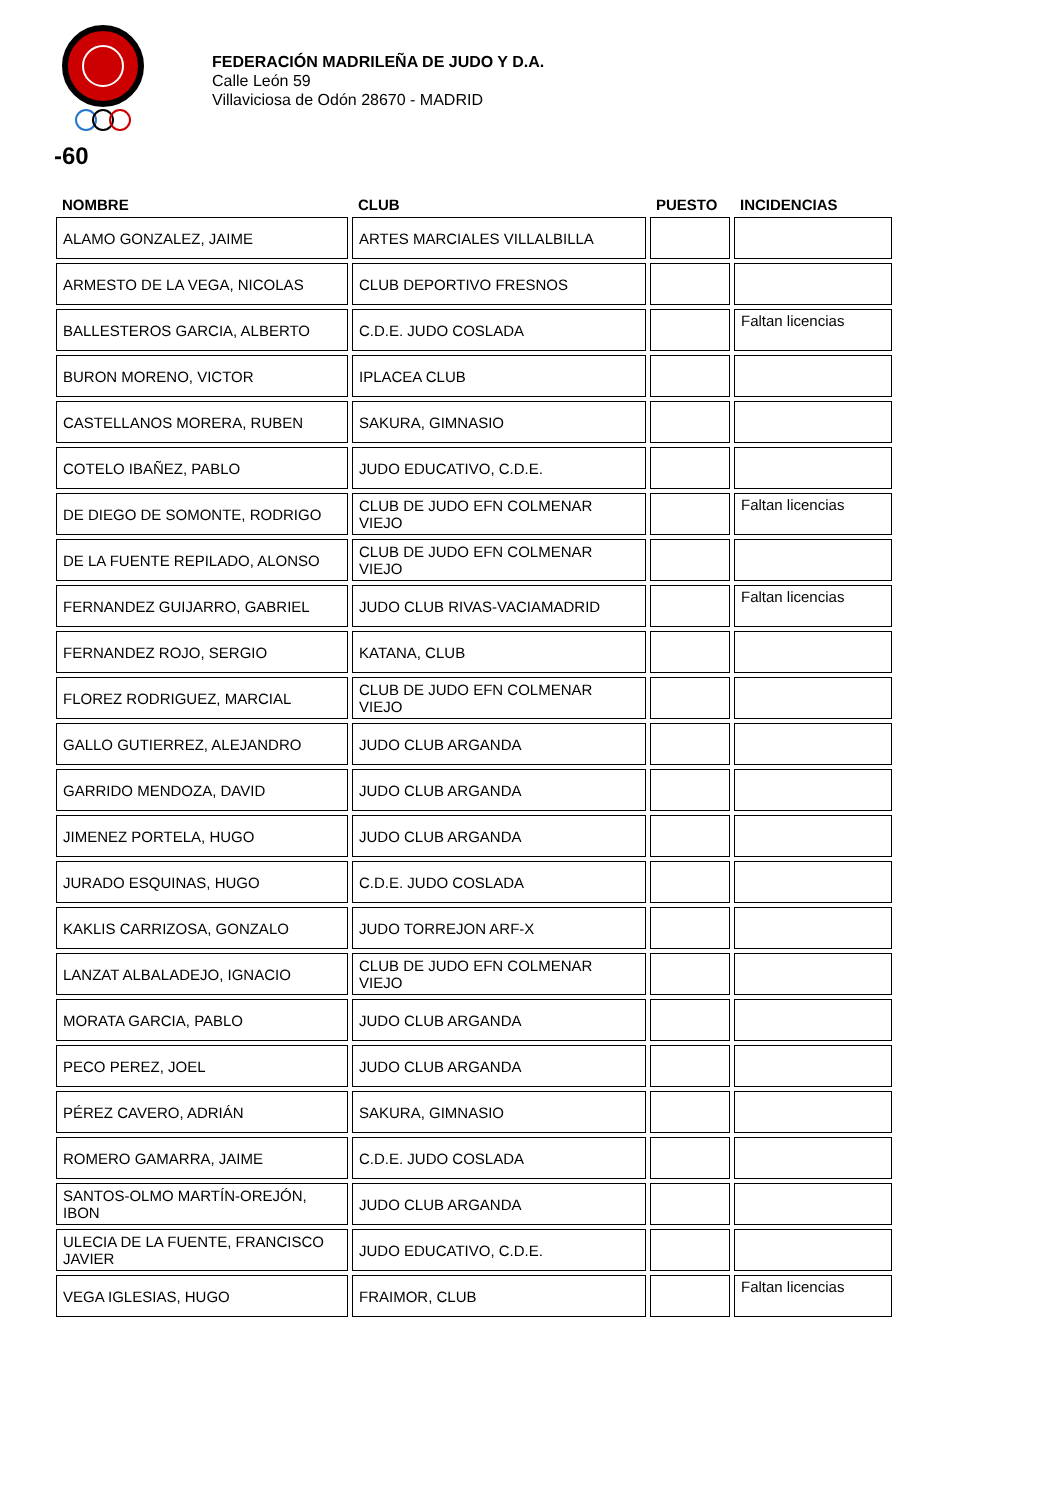FEDERACIÓN MADRILEÑA DE JUDO Y D.A.
Calle León 59
Villaviciosa de Odón 28670 - MADRID
-60
| NOMBRE | CLUB | PUESTO | INCIDENCIAS |
| --- | --- | --- | --- |
| ALAMO GONZALEZ, JAIME | ARTES MARCIALES VILLALBILLA | | |
| ARMESTO DE LA VEGA, NICOLAS | CLUB DEPORTIVO FRESNOS | | |
| BALLESTEROS GARCIA, ALBERTO | C.D.E. JUDO COSLADA | | Faltan licencias |
| BURON MORENO, VICTOR | IPLACEA CLUB | | |
| CASTELLANOS MORERA, RUBEN | SAKURA, GIMNASIO | | |
| COTELO IBAÑEZ, PABLO | JUDO EDUCATIVO, C.D.E. | | |
| DE DIEGO DE SOMONTE, RODRIGO | CLUB DE JUDO EFN COLMENAR VIEJO | | Faltan licencias |
| DE LA FUENTE REPILADO, ALONSO | CLUB DE JUDO EFN COLMENAR VIEJO | | |
| FERNANDEZ GUIJARRO, GABRIEL | JUDO CLUB RIVAS-VACIAMADRID | | Faltan licencias |
| FERNANDEZ ROJO, SERGIO | KATANA, CLUB | | |
| FLOREZ RODRIGUEZ, MARCIAL | CLUB DE JUDO EFN COLMENAR VIEJO | | |
| GALLO GUTIERREZ, ALEJANDRO | JUDO CLUB ARGANDA | | |
| GARRIDO MENDOZA, DAVID | JUDO CLUB ARGANDA | | |
| JIMENEZ PORTELA, HUGO | JUDO CLUB ARGANDA | | |
| JURADO ESQUINAS, HUGO | C.D.E. JUDO COSLADA | | |
| KAKLIS CARRIZOSA, GONZALO | JUDO TORREJON ARF-X | | |
| LANZAT ALBALADEJO, IGNACIO | CLUB DE JUDO EFN COLMENAR VIEJO | | |
| MORATA GARCIA, PABLO | JUDO CLUB ARGANDA | | |
| PECO PEREZ, JOEL | JUDO CLUB ARGANDA | | |
| PÉREZ CAVERO, ADRIÁN | SAKURA, GIMNASIO | | |
| ROMERO GAMARRA, JAIME | C.D.E. JUDO COSLADA | | |
| SANTOS-OLMO MARTÍN-OREJÓN, IBON | JUDO CLUB ARGANDA | | |
| ULECIA DE LA FUENTE, FRANCISCO JAVIER | JUDO EDUCATIVO, C.D.E. | | |
| VEGA IGLESIAS, HUGO | FRAIMOR, CLUB | | Faltan licencias |